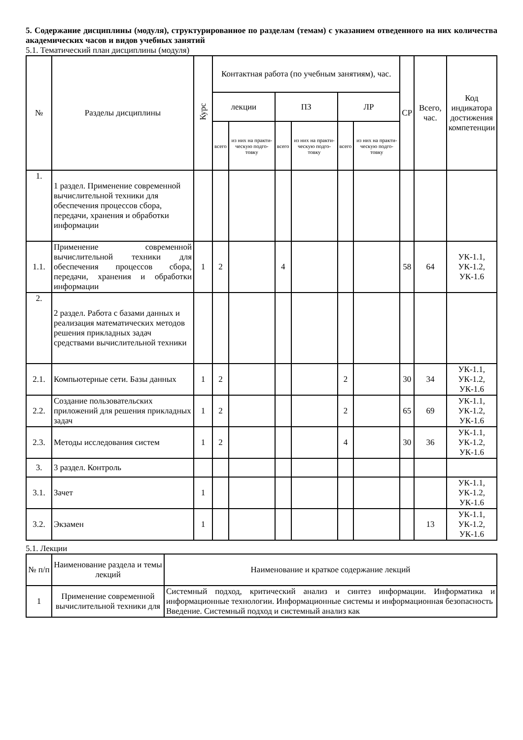5. Содержание дисциплины (модуля), структурированное по разделам (темам) с указанием отведенного на них количества академических часов и видов учебных занятий
5.1. Тематический план дисциплины (модуля)
| № | Разделы дисциплины | Курс | Контактная работа (по учебным занятиям), час. | | | | | | СР | Всего, час. | Код индикатора достижения компетенции |
| --- | --- | --- | --- | --- | --- | --- | --- | --- | --- | --- | --- |
| | | | лекции | | ПЗ | | ЛР | | | | |
| | | | всего | из них на практи-ческую подго-товку | всего | из них на практи-ческую подго-товку | всего | из них на практи-ческую подго-товку | | | |
| 1. | 1 раздел. Применение современной вычислительной техники для обеспечения процессов сбора, передачи, хранения и обработки информации | | | | | | | | | | |
| 1.1. | Применение современной вычислительной техники для обеспечения процессов сбора, передачи, хранения и обработки информации | 1 | 2 | | 4 | | | | 58 | 64 | УК-1.1, УК-1.2, УК-1.6 |
| 2. | 2 раздел. Работа с базами данных и реализация математических методов решения прикладных задач средствами вычислительной техники | | | | | | | | | | |
| 2.1. | Компьютерные сети. Базы данных | 1 | 2 | | | | 2 | | 30 | 34 | УК-1.1, УК-1.2, УК-1.6 |
| 2.2. | Создание пользовательских приложений для решения прикладных задач | 1 | 2 | | | | 2 | | 65 | 69 | УК-1.1, УК-1.2, УК-1.6 |
| 2.3. | Методы исследования систем | 1 | 2 | | | | 4 | | 30 | 36 | УК-1.1, УК-1.2, УК-1.6 |
| 3. | 3 раздел. Контроль | | | | | | | | | | |
| 3.1. | Зачет | 1 | | | | | | | | | УК-1.1, УК-1.2, УК-1.6 |
| 3.2. | Экзамен | 1 | | | | | | | | 13 | УК-1.1, УК-1.2, УК-1.6 |
5.1. Лекции
| № п/п | Наименование раздела и темы лекций | Наименование и краткое содержание лекций |
| --- | --- | --- |
| 1 | Применение современной вычислительной техники для | Системный подход, критический анализ и синтез информации. Информатика и информационные технологии. Информационные системы и информационная безопасность Введение. Системный подход и системный анализ как |